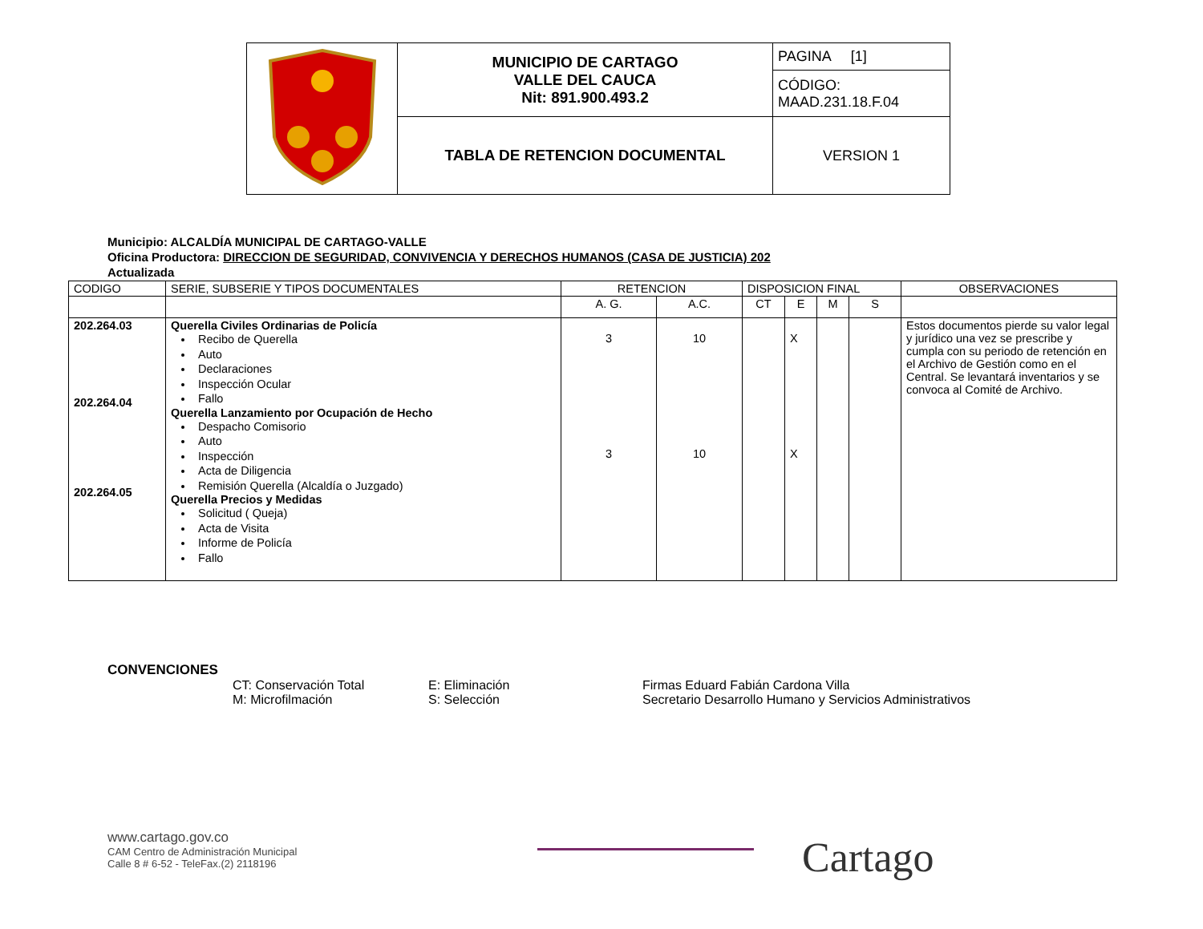| | MUNICIPIO DE CARTAGO VALLE DEL CAUCA Nit: 891.900.493.2 | PAGINA [1] |
| | | CÓDIGO: MAAD.231.18.F.04 |
| | TABLA DE RETENCION DOCUMENTAL | VERSION 1 |
Municipio: ALCALDÍA MUNICIPAL DE CARTAGO-VALLE
Oficina Productora: DIRECCION DE SEGURIDAD, CONVIVENCIA Y DERECHOS HUMANOS (CASA DE JUSTICIA) 202
Actualizada
| CODIGO | SERIE, SUBSERIE Y TIPOS DOCUMENTALES | RETENCION | | DISPOSICION FINAL | | | | OBSERVACIONES |
| | | A. G. | A.C. | CT | E | M | S | |
| 202.264.03 202.264.04 202.264.05 | Querella Civiles Ordinarias de Policía Recibo de Querella Auto Declaraciones Inspección Ocular Fallo Querella Lanzamiento por Ocupación de Hecho Despacho Comisorio Auto Inspección Acta de Diligencia Remisión Querella (Alcaldía o Juzgado) Querella Precios y Medidas Solicitud ( Queja) Acta de Visita Informe de Policía Fallo | 3 3 | 10 10 | | X X | | | Estos documentos pierde su valor legal y jurídico una vez se prescribe y cumpla con su periodo de retención en el Archivo de Gestión como en el Central. Se levantará inventarios y se convoca al Comité de Archivo. |
CONVENCIONES
CT: Conservación Total
M: Microfilmación
E: Eliminación
S: Selección
Firmas Eduard Fabián Cardona Villa
Secretario Desarrollo Humano y Servicios Administrativos
www.cartago.gov.co
CAM Centro de Administración Municipal
Calle 8 # 6-52 - TeleFax.(2) 2118196
Cartago